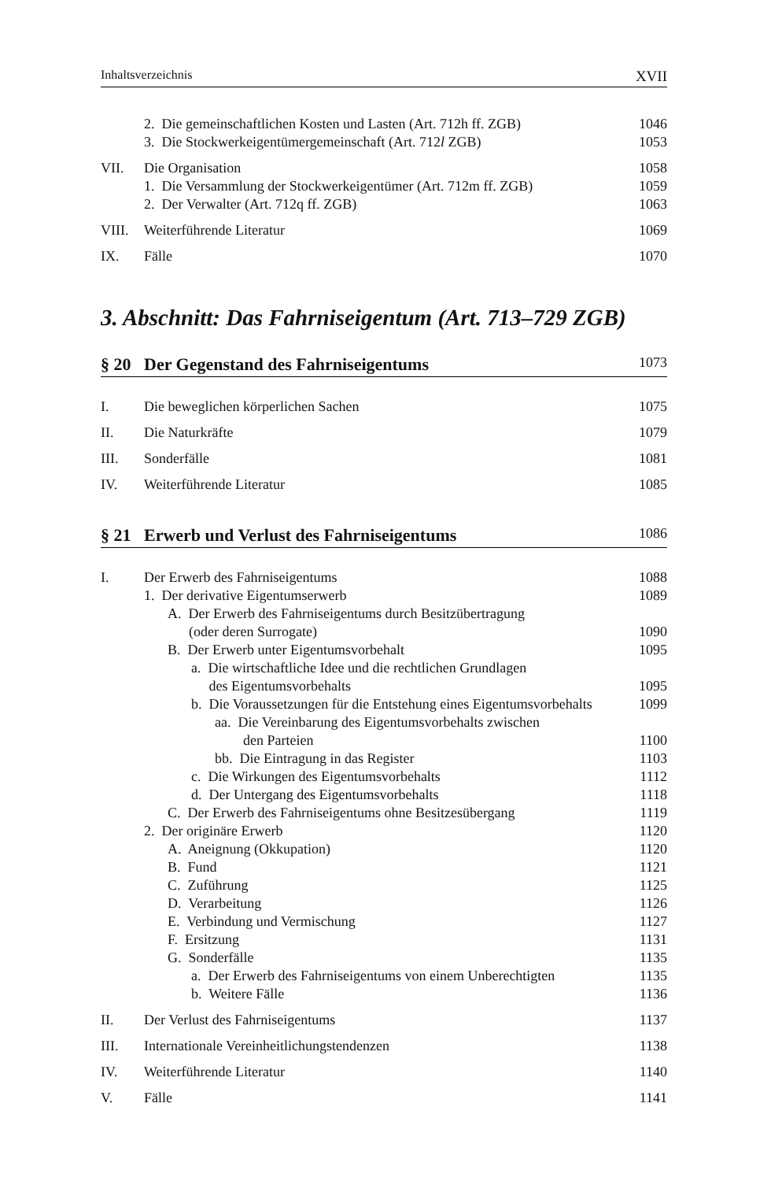Inhaltsverzeichnis XVII
2. Die gemeinschaftlichen Kosten und Lasten (Art. 712h ff. ZGB) 1046
3. Die Stockwerkeigentümergemeinschaft (Art. 712l ZGB) 1053
VII. Die Organisation 1058
1. Die Versammlung der Stockwerkeigentümer (Art. 712m ff. ZGB) 1059
2. Der Verwalter (Art. 712q ff. ZGB) 1063
VIII. Weiterführende Literatur 1069
IX. Fälle 1070
3. Abschnitt: Das Fahrniseigentum (Art. 713–729 ZGB)
§ 20 Der Gegenstand des Fahrniseigentums 1073
I. Die beweglichen körperlichen Sachen 1075
II. Die Naturkräfte 1079
III. Sonderfälle 1081
IV. Weiterführende Literatur 1085
§ 21 Erwerb und Verlust des Fahrniseigentums 1086
I. Der Erwerb des Fahrniseigentums 1088
1. Der derivative Eigentumserwerb 1089
A. Der Erwerb des Fahrniseigentums durch Besitzübertragung
(oder deren Surrogate)
1090
B. Der Erwerb unter Eigentumsvorbehalt 1095
a. Die wirtschaftliche Idee und die rechtlichen Grundlagen
des Eigentumsvorbehalts
1095
b. Die Voraussetzungen für die Entstehung eines Eigentumsvorbehalts 1099
aa. Die Vereinbarung des Eigentumsvorbehalts zwischen
den Parteien
1100
bb. Die Eintragung in das Register 1103
c. Die Wirkungen des Eigentumsvorbehalts 1112
d. Der Untergang des Eigentumsvorbehalts 1118
C. Der Erwerb des Fahrniseigentums ohne Besitzesübergang 1119
2. Der originäre Erwerb 1120
A. Aneignung (Okkupation) 1120
B. Fund 1121
C. Zuführung 1125
D. Verarbeitung 1126
E. Verbindung und Vermischung 1127
F. Ersitzung 1131
G. Sonderfälle 1135
a. Der Erwerb des Fahrniseigentums von einem Unberechtigten 1135
b. Weitere Fälle 1136
II. Der Verlust des Fahrniseigentums 1137
III. Internationale Vereinheitlichungstendenzen 1138
IV. Weiterführende Literatur 1140
V. Fälle 1141